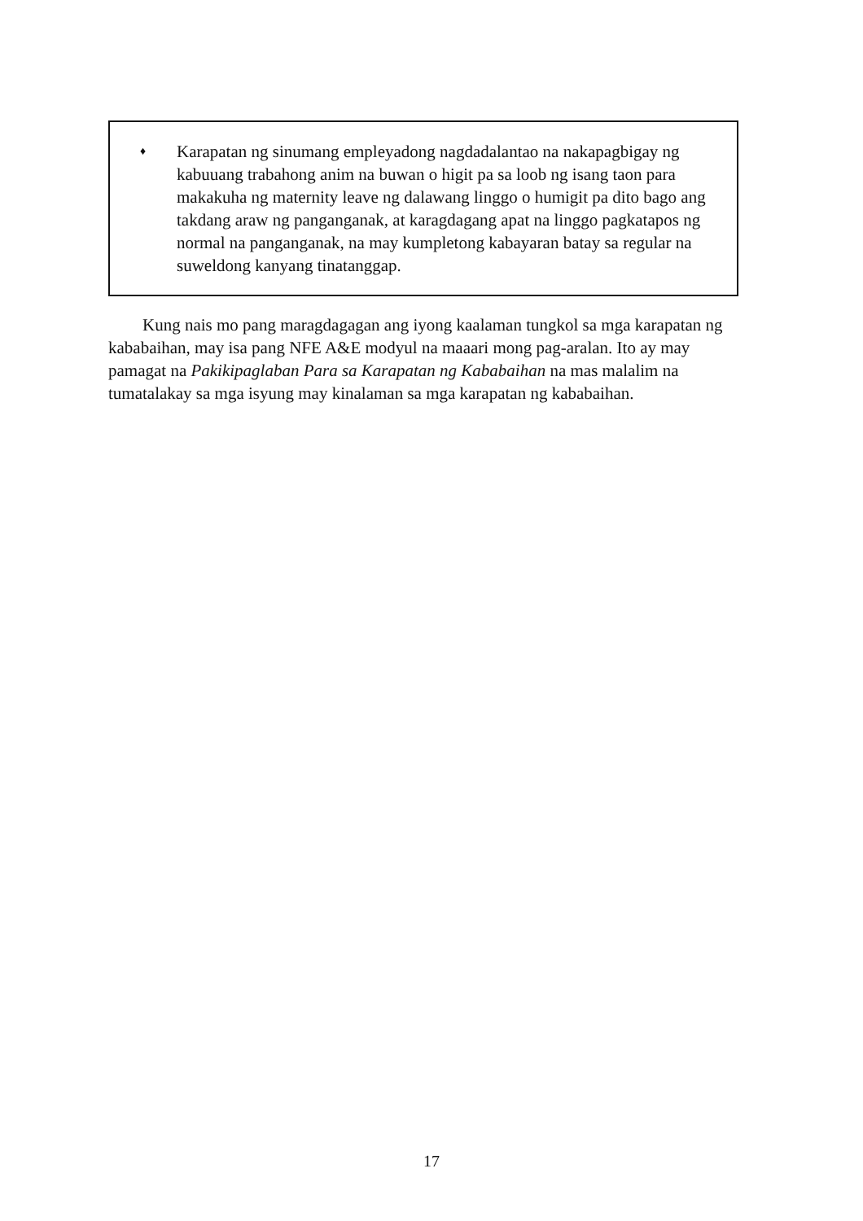♦
Karapatan ng sinumang empleyadong nagdadalantao na nakapagbigay ng kabuuang trabahong anim na buwan o higit pa sa loob ng isang taon para makakuha ng maternity leave ng dalawang linggo o humigit pa dito bago ang takdang araw ng panganganak, at karagdagang apat na linggo pagkatapos ng normal na panganganak, na may kumpletong kabayaran batay sa regular na suweldong kanyang tinatanggap.
Kung nais mo pang maragdagagan ang iyong kaalaman tungkol sa mga karapatan ng kababaihan, may isa pang NFE A&E modyul na maaari mong pag-aralan. Ito ay may pamagat na Pakikipaglaban Para sa Karapatan ng Kababaihan na mas malalim na tumatalakay sa mga isyung may kinalaman sa mga karapatan ng kababaihan.
17